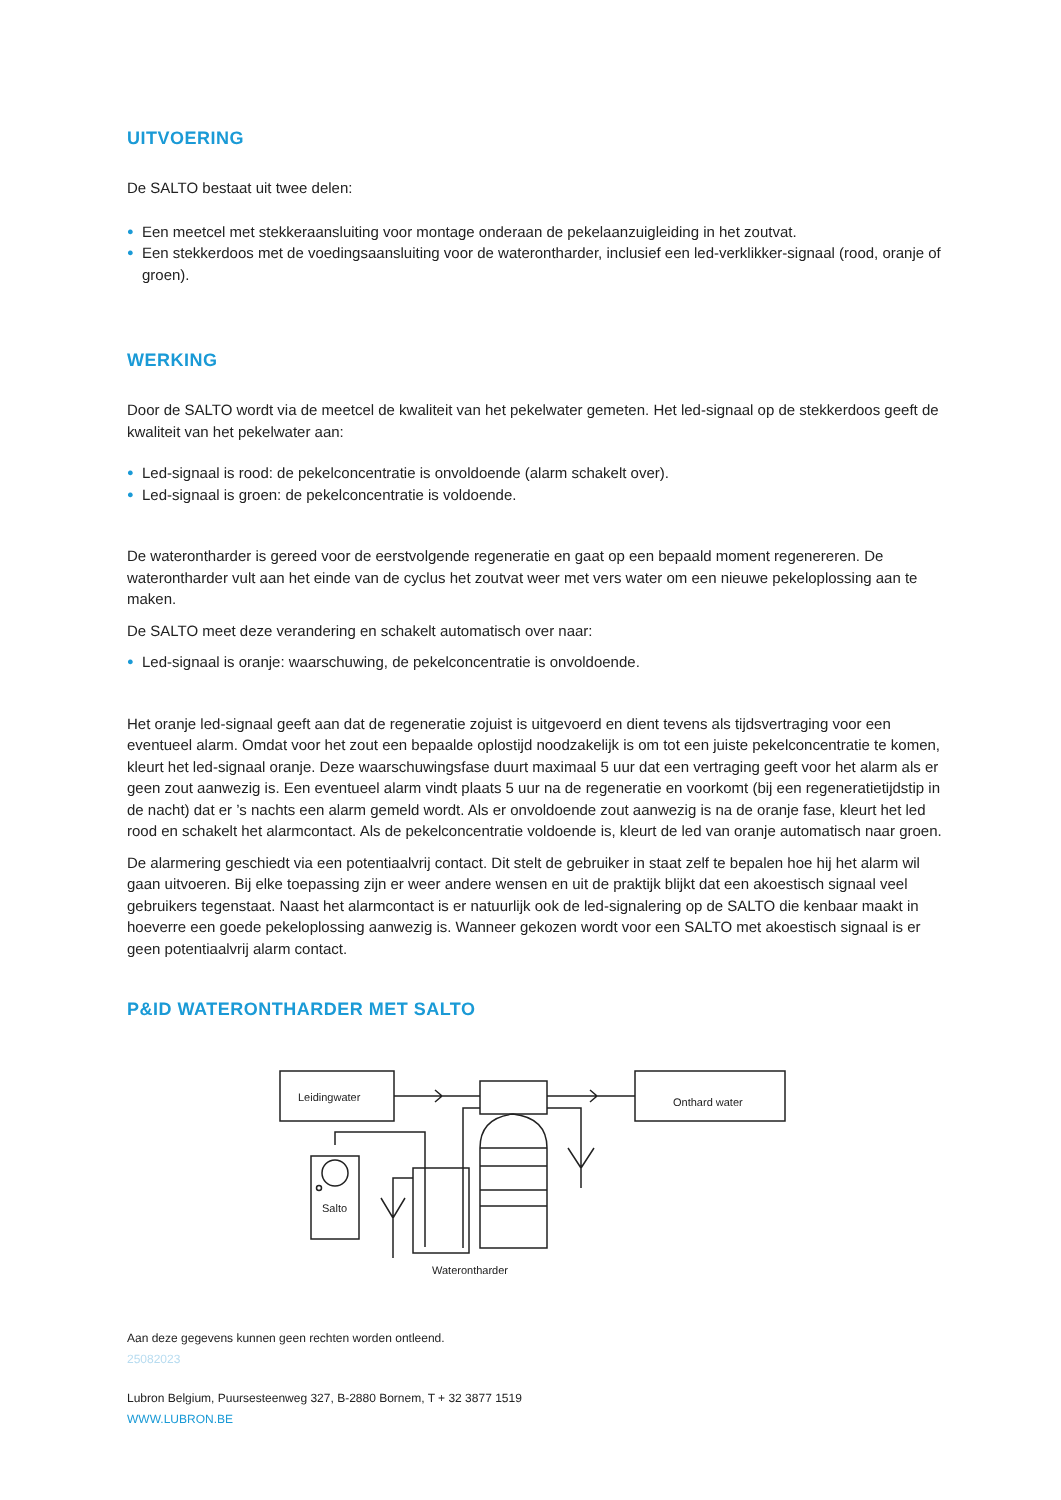UITVOERING
De SALTO bestaat uit twee delen:
● Een meetcel met stekkeraansluiting voor montage onderaan de pekelaanzuigleiding in het zoutvat.
● Een stekkerdoos met de voedingsaansluiting voor de waterontharder, inclusief een led-verklikker-signaal (rood, oranje of groen).
WERKING
Door de SALTO wordt via de meetcel de kwaliteit van het pekelwater gemeten. Het led-signaal op de stekkerdoos geeft de kwaliteit van het pekelwater aan:
● Led-signaal is rood: de pekelconcentratie is onvoldoende (alarm schakelt over).
● Led-signaal is groen: de pekelconcentratie is voldoende.
De waterontharder is gereed voor de eerstvolgende regeneratie en gaat op een bepaald moment regenereren. De waterontharder vult aan het einde van de cyclus het zoutvat weer met vers water om een nieuwe pekeloplossing aan te maken.
De SALTO meet deze verandering en schakelt automatisch over naar:
● Led-signaal is oranje: waarschuwing, de pekelconcentratie is onvoldoende.
Het oranje led-signaal geeft aan dat de regeneratie zojuist is uitgevoerd en dient tevens als tijdsvertraging voor een eventueel alarm. Omdat voor het zout een bepaalde oplostijd noodzakelijk is om tot een juiste pekelconcentratie te komen, kleurt het led-signaal oranje. Deze waarschuwingsfase duurt maximaal 5 uur dat een vertraging geeft voor het alarm als er geen zout aanwezig is. Een eventueel alarm vindt plaats 5 uur na de regeneratie en voorkomt (bij een regeneratietijdstip in de nacht) dat er ’s nachts een alarm gemeld wordt. Als er onvoldoende zout aanwezig is na de oranje fase, kleurt het led rood en schakelt het alarmcontact. Als de pekelconcentratie voldoende is, kleurt de led van oranje automatisch naar groen.
De alarmering geschiedt via een potentiaalvrij contact. Dit stelt de gebruiker in staat zelf te bepalen hoe hij het alarm wil gaan uitvoeren. Bij elke toepassing zijn er weer andere wensen en uit de praktijk blijkt dat een akoestisch signaal veel gebruikers tegenstaat. Naast het alarmcontact is er natuurlijk ook de led-signalering op de SALTO die kenbaar maakt in hoeverre een goede pekeloplossing aanwezig is. Wanneer gekozen wordt voor een SALTO met akoestisch signaal is er geen potentiaalvrij alarm contact.
P&ID WATERONTHARDER MET SALTO
Leidingwater
Onthard water
Salto
Waterontharder
Aan deze gegevens kunnen geen rechten worden ontleend.
25082023
Lubron Belgium, Puursesteenweg 327, B-2880 Bornem, T + 32 3877 1519
WWW.LUBRON.BE